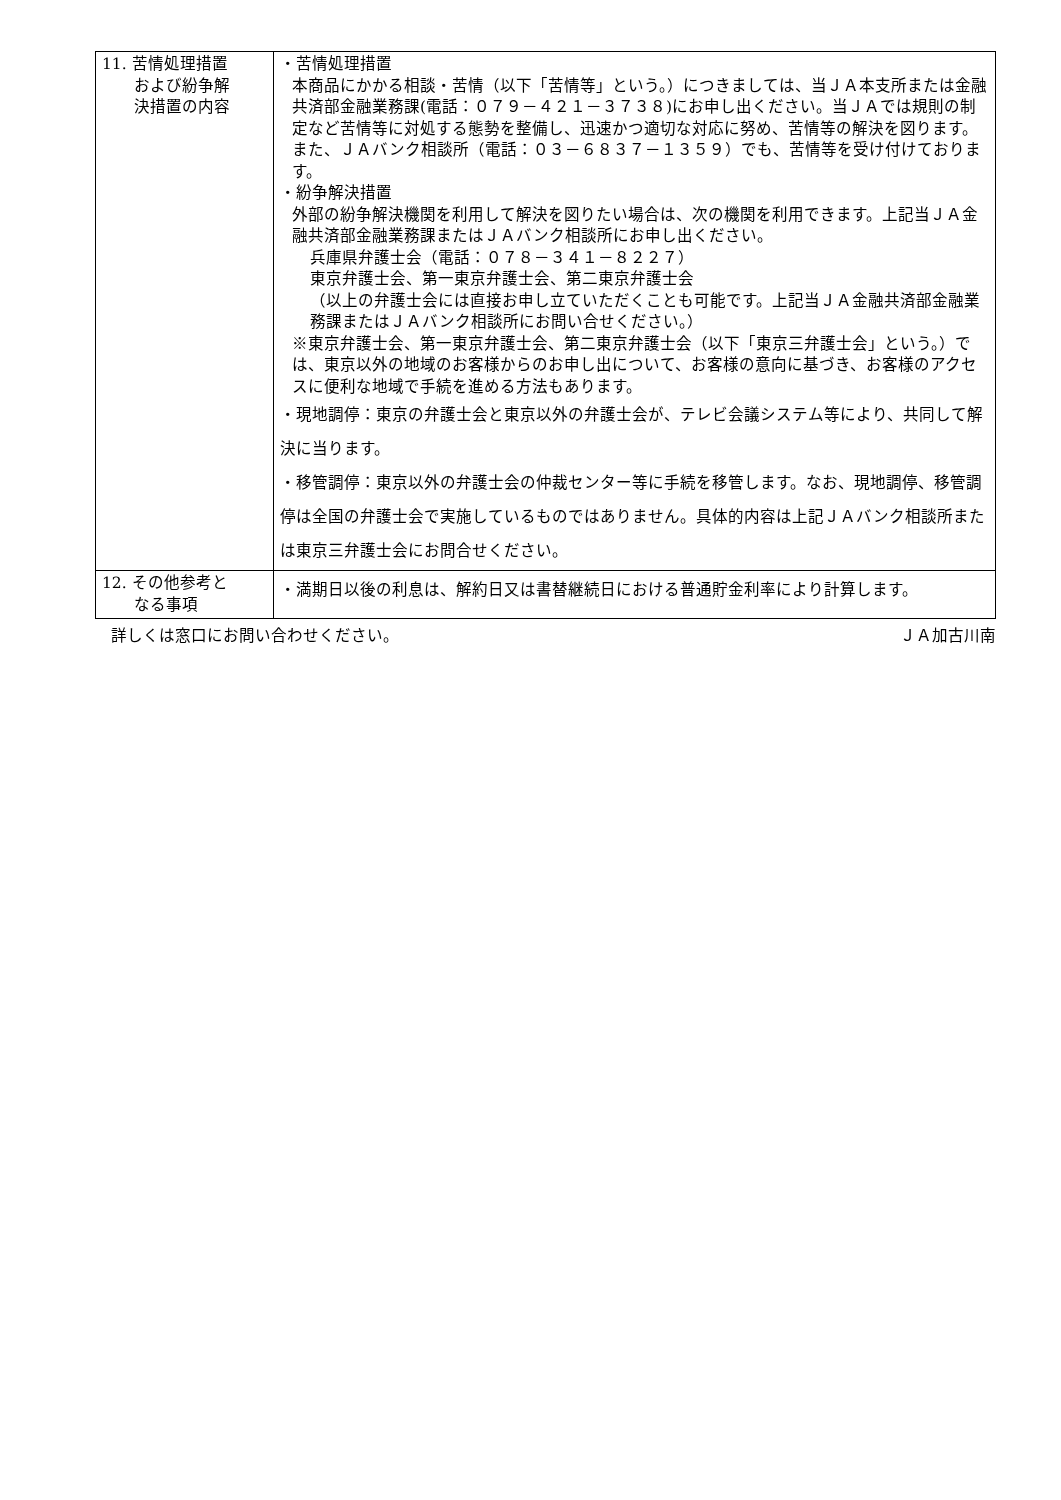| 11. 苦情処理措置 および紛争解 決措置の内容 | ・苦情処理措置 本商品にかかる相談・苦情（以下「苦情等」という。）につきましては、当ＪＡ本支所または金融共済部金融業務課(電話：０７９－４２１－３７３８)にお申し出ください。当ＪＡでは規則の制定など苦情等に対処する態勢を整備し、迅速かつ適切な対応に努め、苦情等の解決を図ります。 また、ＪＡバンク相談所（電話：０３－６８３７－１３５９）でも、苦情等を受け付けております。 ・紛争解決措置 外部の紛争解決機関を利用して解決を図りたい場合は、次の機関を利用できます。上記当ＪＡ金融共済部金融業務課またはＪＡバンク相談所にお申し出ください。 兵庫県弁護士会（電話：０７８－３４１－８２２７） 東京弁護士会、第一東京弁護士会、第二東京弁護士会 （以上の弁護士会には直接お申し立ていただくことも可能です。上記当ＪＡ金融共済部金融業務課またはＪＡバンク相談所にお問い合せください。） ※東京弁護士会、第一東京弁護士会、第二東京弁護士会（以下「東京三弁護士会」という。）では、東京以外の地域のお客様からのお申し出について、お客様の意向に基づき、お客様のアクセスに便利な地域で手続を進める方法もあります。 ・現地調停：東京の弁護士会と東京以外の弁護士会が、テレビ会議システム等により、共同して解決に当ります。 ・移管調停：東京以外の弁護士会の仲裁センター等に手続を移管します。なお、現地調停、移管調停は全国の弁護士会で実施しているものではありません。具体的内容は上記ＪＡバンク相談所または東京三弁護士会にお問合せください。 |
| 12. その他参考と なる事項 | ・満期日以後の利息は、解約日又は書替継続日における普通貯金利率により計算します。 |
詳しくは窓口にお問い合わせください。 ＪＡ加古川南